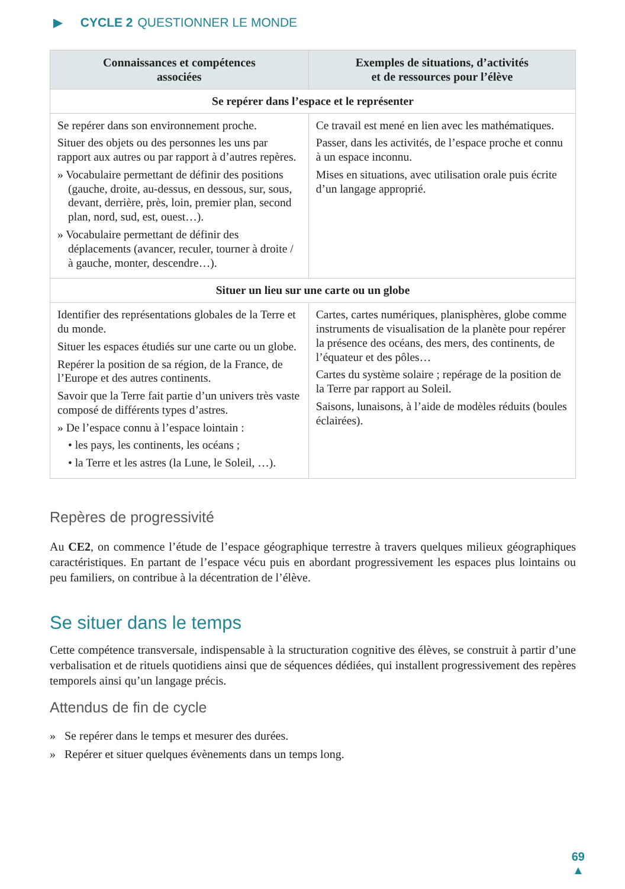▶ CYCLE 2 QUESTIONNER LE MONDE
| Connaissances et compétences associées | Exemples de situations, d’activités et de ressources pour l’élève |
| --- | --- |
| Se repérer dans l’espace et le représenter | |
| Se repérer dans son environnement proche. Situer des objets ou des personnes les uns par rapport aux autres ou par rapport à d’autres repères. » Vocabulaire permettant de définir des positions (gauche, droite, au-dessus, en dessous, sur, sous, devant, derrière, près, loin, premier plan, second plan, nord, sud, est, ouest…). » Vocabulaire permettant de définir des déplacements (avancer, reculer, tourner à droite / à gauche, monter, descendre…). | Ce travail est mené en lien avec les mathématiques. Passer, dans les activités, de l’espace proche et connu à un espace inconnu. Mises en situations, avec utilisation orale puis écrite d’un langage approprié. |
| Situer un lieu sur une carte ou un globe | |
| Identifier des représentations globales de la Terre et du monde. Situer les espaces étudiés sur une carte ou un globe. Repérer la position de sa région, de la France, de l’Europe et des autres continents. Savoir que la Terre fait partie d’un univers très vaste composé de différents types d’astres. » De l’espace connu à l’espace lointain : • les pays, les continents, les océans ; • la Terre et les astres (la Lune, le Soleil, …). | Cartes, cartes numériques, planisphères, globe comme instruments de visualisation de la planète pour repérer la présence des océans, des mers, des continents, de l’équateur et des pôles… Cartes du système solaire ; repérage de la position de la Terre par rapport au Soleil. Saisons, lunaisons, à l’aide de modèles réduits (boules éclairées). |
Repères de progressivité
Au CE2, on commence l’étude de l’espace géographique terrestre à travers quelques milieux géographiques caractéristiques. En partant de l’espace vécu puis en abordant progressivement les espaces plus lointains ou peu familiers, on contribue à la décentration de l’élève.
Se situer dans le temps
Cette compétence transversale, indispensable à la structuration cognitive des élèves, se construit à partir d’une verbalisation et de rituels quotidiens ainsi que de séquences dédiées, qui installent progressivement des repères temporels ainsi qu’un langage précis.
Attendus de fin de cycle
» Se repérer dans le temps et mesurer des durées.
» Repérer et situer quelques évènements dans un temps long.
69
▲